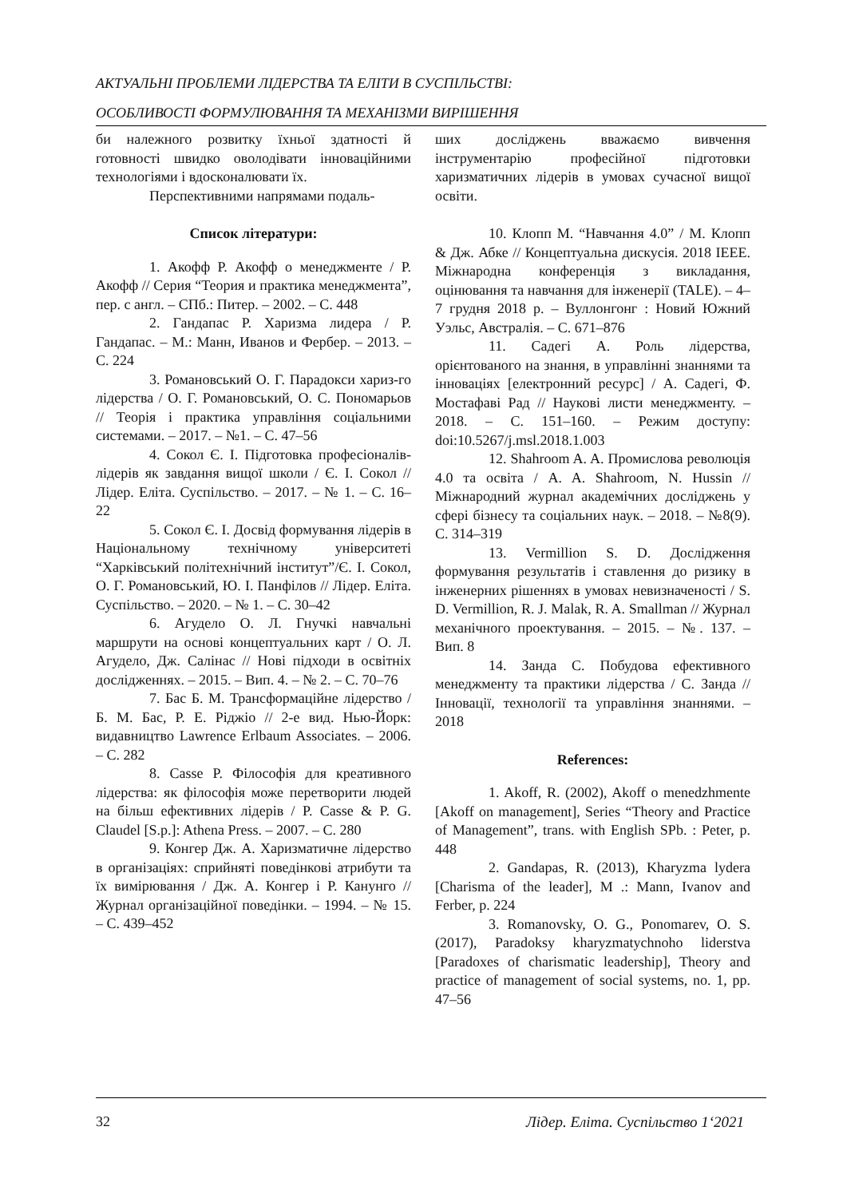АКТУАЛЬНІ ПРОБЛЕМИ ЛІДЕРСТВА ТА ЕЛІТИ В СУСПІЛЬСТВІ:
ОСОБЛИВОСТІ ФОРМУЛЮВАННЯ ТА МЕХАНІЗМИ ВИРІШЕННЯ
би належного розвитку їхньої здатності й готовності швидко оволодівати інноваційними технологіями і вдосконалювати їх.
Перспективними напрямами подаль-
Список літератури:
1. Акофф Р. Акофф о менеджменте / Р. Акофф // Серия “Теория и практика менеджмента”, пер. с англ. – СПб.: Питер. – 2002. – С. 448
2. Гандапас Р. Харизма лидера / Р. Гандапас. – М.: Манн, Иванов и Фербер. – 2013. – С. 224
3. Романовський О. Г. Парадокси хариз-го лідерства / О. Г. Романовський, О. С. Пономарьов // Теорія і практика управління соціальними системами. – 2017. – №1. – С. 47–56
4. Сокол Є. І. Підготовка професіоналів-лідерів як завдання вищої школи / Є. І. Сокол // Лідер. Еліта. Суспільство. – 2017. – № 1. – С. 16–22
5. Сокол Є. І. Досвід формування лідерів в Національному технічному університеті “Харківський політехнічний інститут”/Є. І. Сокол, О. Г. Романовський, Ю. І. Панфілов // Лідер. Еліта. Суспільство. – 2020. – № 1. – С. 30–42
6. Агудело О. Л. Гнучкі навчальні маршрути на основі концептуальних карт / О. Л. Агудело, Дж. Салінас // Нові підходи в освітніх дослідженнях. – 2015. – Вип. 4. – № 2. – С. 70–76
7. Бас Б. М. Трансформаційне лідерство / Б. М. Бас, Р. Е. Ріджіо // 2-е вид. Нью-Йорк: видавництво Lawrence Erlbaum Associates. – 2006. – С. 282
8. Casse P. Філософія для креативного лідерства: як філософія може перетворити людей на більш ефективних лідерів / P. Casse & P. G. Claudel [S.p.]: Athena Press. – 2007. – С. 280
9. Конгер Дж. А. Харизматичне лідерство в організаціях: сприйняті поведінкові атрибути та їх вимірювання / Дж. А. Конгер і Р. Канунго // Журнал організаційної поведінки. – 1994. – № 15. – С. 439–452
ших досліджень вважаємо вивчення інструментарію професійної підготовки харизматичних лідерів в умовах сучасної вищої освіти.
10. Клопп М. “Навчання 4.0” / М. Клопп & Дж. Абке // Концептуальна дискусія. 2018 IEEE. Міжнародна конференція з викладання, оцінювання та навчання для інженерії (TALE). – 4–7 грудня 2018 р. – Вуллонгонг : Новий Южний Уэльс, Австралія. – С. 671–876
11. Садегі А. Роль лідерства, орієнтованого на знання, в управлінні знаннями та інноваціях [електронний ресурс] / А. Садегі, Ф. Мостафаві Рад // Наукові листи менеджменту. – 2018. – С. 151–160. – Режим доступу: doi:10.5267/j.msl.2018.1.003
12. Shahroom A. A. Промислова революція 4.0 та освіта / A. A. Shahroom, N. Hussin // Міжнародний журнал академічних досліджень у сфері бізнесу та соціальних наук. – 2018. – №8(9). С. 314–319
13. Vermillion S. D. Дослідження формування результатів і ставлення до ризику в інженерних рішеннях в умовах невизначеності / S. D. Vermillion, R. J. Malak, R. A. Smallman // Журнал механічного проектування. – 2015. – №. 137. – Вип. 8
14. Занда С. Побудова ефективного менеджменту та практики лідерства / С. Занда // Інновації, технології та управління знаннями. – 2018
References:
1. Akoff, R. (2002), Akoff o menedzhmente [Akoff on management], Series “Theory and Practice of Management”, trans. with English SPb. : Peter, p. 448
2. Gandapas, R. (2013), Kharyzma lydera [Charisma of the leader], M .: Mann, Ivanov and Ferber, p. 224
3. Romanovsky, O. G., Ponomarev, O. S. (2017), Paradoksy kharyzmatychnoho liderstva [Paradoxes of charismatic leadership], Theory and practice of management of social systems, no. 1, pp. 47–56
32 Лідер. Еліта. Суспільство 1‘2021